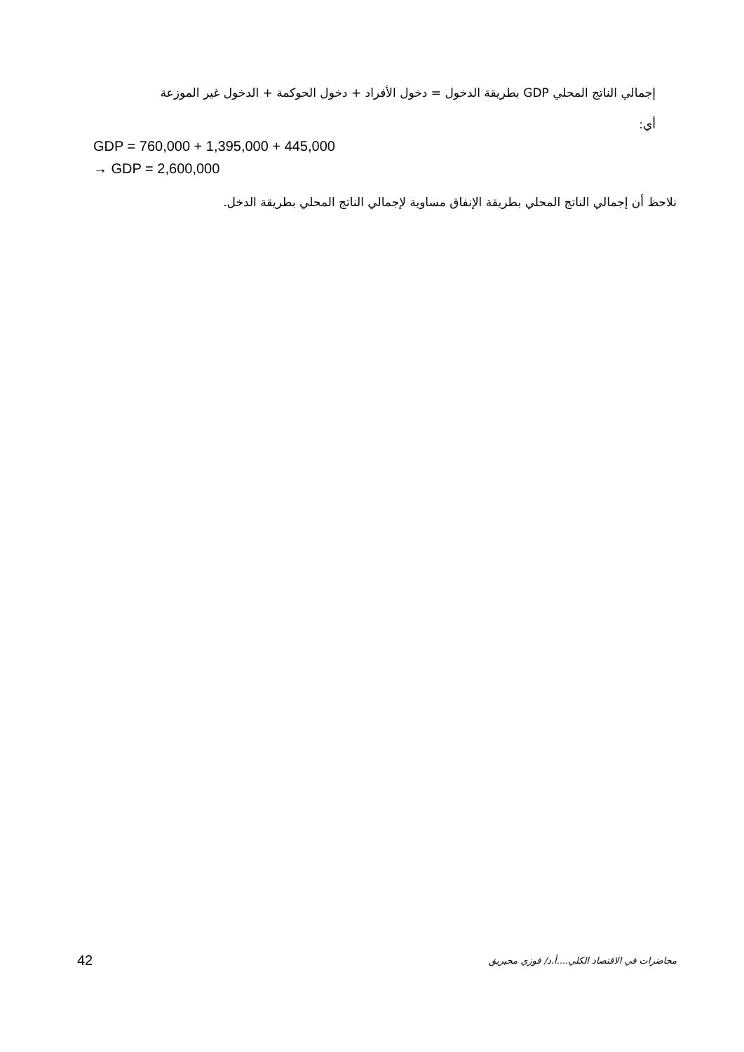إجمالي الناتج المحلي GDP بطريقة الدخول = دخول الأفراد + دخول الحوكمة + الدخول غير الموزعة
أي:
GDP = 760,000 + 1,395,000 + 445,000
→ GDP = 2,600,000
نلاحظ أن إجمالي الناتج المحلي بطريقة الإنفاق مساوية لإجمالي الناتج المحلي بطريقة الدخل.
42 محاضرات في الاقتصاد الكلي....أ.د/ فوزي محيريق